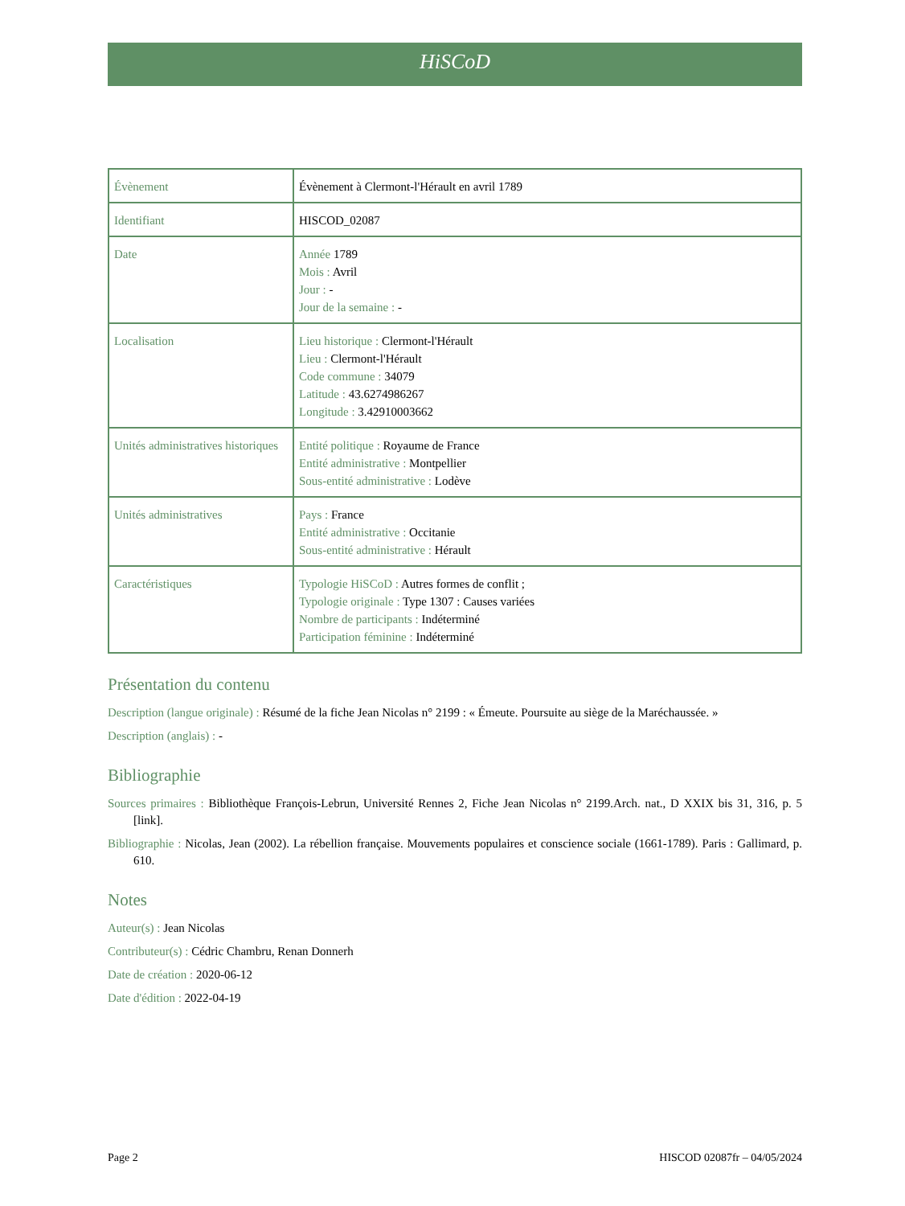HiSCoD
| Évènement | Évènement à Clermont-l'Hérault en avril 1789 |
| Identifiant | HISCOD_02087 |
| Date | Année 1789 Mois : Avril Jour : - Jour de la semaine : - |
| Localisation | Lieu historique : Clermont-l'Hérault Lieu : Clermont-l'Hérault Code commune : 34079 Latitude : 43.6274986267 Longitude : 3.42910003662 |
| Unités administratives historiques | Entité politique : Royaume de France Entité administrative : Montpellier Sous-entité administrative : Lodève |
| Unités administratives | Pays : France Entité administrative : Occitanie Sous-entité administrative : Hérault |
| Caractéristiques | Typologie HiSCoD : Autres formes de conflit ; Typologie originale : Type 1307 : Causes variées Nombre de participants : Indéterminé Participation féminine : Indéterminé |
Présentation du contenu
Description (langue originale) : Résumé de la fiche Jean Nicolas n° 2199 : « Émeute. Poursuite au siège de la Maréchaussée. »
Description (anglais) : -
Bibliographie
Sources primaires : Bibliothèque François-Lebrun, Université Rennes 2, Fiche Jean Nicolas n° 2199.Arch. nat., D XXIX bis 31, 316, p. 5 [link].
Bibliographie : Nicolas, Jean (2002). La rébellion française. Mouvements populaires et conscience sociale (1661-1789). Paris : Gallimard, p. 610.
Notes
Auteur(s) : Jean Nicolas
Contributeur(s) : Cédric Chambru, Renan Donnerh
Date de création : 2020-06-12
Date d'édition : 2022-04-19
Page 2 HISCOD 02087fr – 04/05/2024